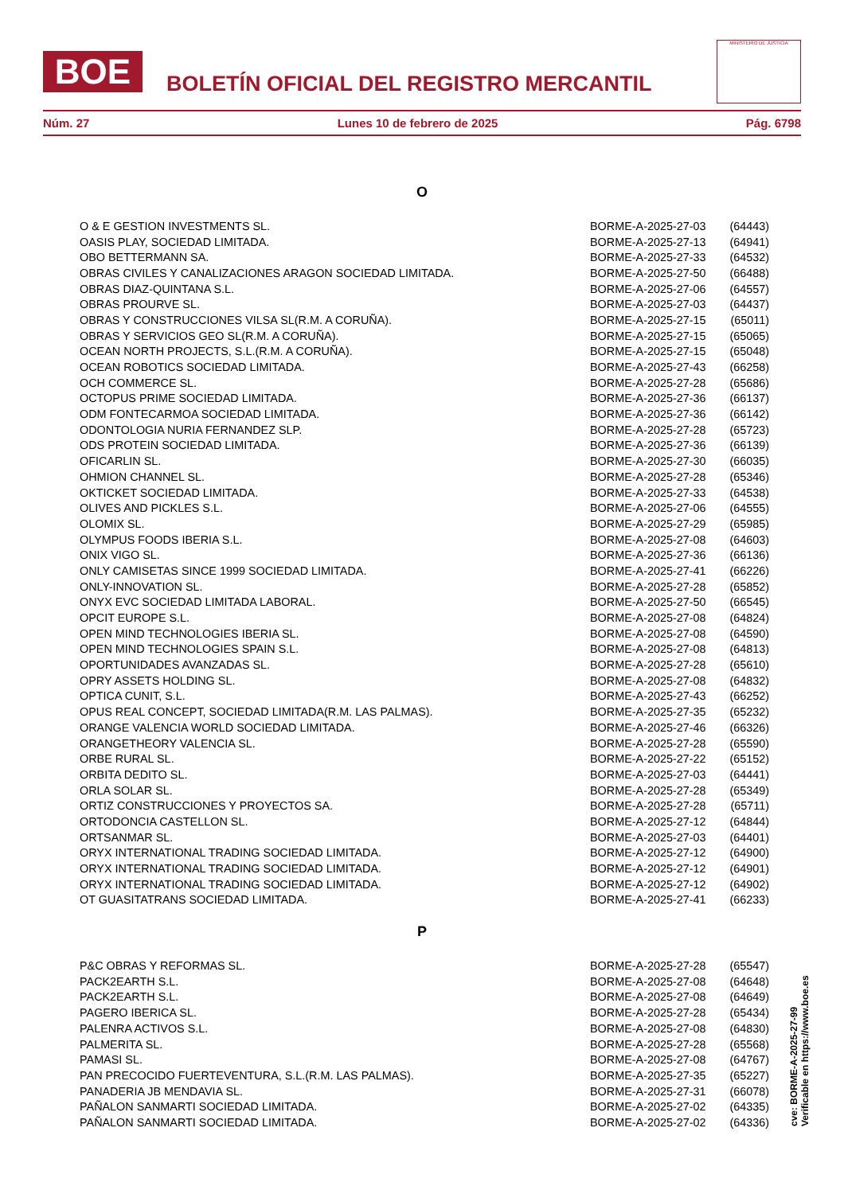BOE
BOLETÍN OFICIAL DEL REGISTRO MERCANTIL
MINISTERIO DE JUSTICIA
Núm. 27 Lunes 10 de febrero de 2025 Pág. 6798
O
| O & E GESTION INVESTMENTS SL. | BORME-A-2025-27-03 | (64443) |
| OASIS PLAY, SOCIEDAD LIMITADA. | BORME-A-2025-27-13 | (64941) |
| OBO BETTERMANN SA. | BORME-A-2025-27-33 | (64532) |
| OBRAS CIVILES Y CANALIZACIONES ARAGON SOCIEDAD LIMITADA. | BORME-A-2025-27-50 | (66488) |
| OBRAS DIAZ-QUINTANA S.L. | BORME-A-2025-27-06 | (64557) |
| OBRAS PROURVE SL. | BORME-A-2025-27-03 | (64437) |
| OBRAS Y CONSTRUCCIONES VILSA SL(R.M. A CORUÑA). | BORME-A-2025-27-15 | (65011) |
| OBRAS Y SERVICIOS GEO SL(R.M. A CORUÑA). | BORME-A-2025-27-15 | (65065) |
| OCEAN NORTH PROJECTS, S.L.(R.M. A CORUÑA). | BORME-A-2025-27-15 | (65048) |
| OCEAN ROBOTICS SOCIEDAD LIMITADA. | BORME-A-2025-27-43 | (66258) |
| OCH COMMERCE SL. | BORME-A-2025-27-28 | (65686) |
| OCTOPUS PRIME SOCIEDAD LIMITADA. | BORME-A-2025-27-36 | (66137) |
| ODM FONTECARMOA SOCIEDAD LIMITADA. | BORME-A-2025-27-36 | (66142) |
| ODONTOLOGIA NURIA FERNANDEZ SLP. | BORME-A-2025-27-28 | (65723) |
| ODS PROTEIN SOCIEDAD LIMITADA. | BORME-A-2025-27-36 | (66139) |
| OFICARLIN SL. | BORME-A-2025-27-30 | (66035) |
| OHMION CHANNEL SL. | BORME-A-2025-27-28 | (65346) |
| OKTICKET SOCIEDAD LIMITADA. | BORME-A-2025-27-33 | (64538) |
| OLIVES AND PICKLES S.L. | BORME-A-2025-27-06 | (64555) |
| OLOMIX SL. | BORME-A-2025-27-29 | (65985) |
| OLYMPUS FOODS IBERIA S.L. | BORME-A-2025-27-08 | (64603) |
| ONIX VIGO SL. | BORME-A-2025-27-36 | (66136) |
| ONLY CAMISETAS SINCE 1999 SOCIEDAD LIMITADA. | BORME-A-2025-27-41 | (66226) |
| ONLY-INNOVATION SL. | BORME-A-2025-27-28 | (65852) |
| ONYX EVC SOCIEDAD LIMITADA LABORAL. | BORME-A-2025-27-50 | (66545) |
| OPCIT EUROPE S.L. | BORME-A-2025-27-08 | (64824) |
| OPEN MIND TECHNOLOGIES IBERIA SL. | BORME-A-2025-27-08 | (64590) |
| OPEN MIND TECHNOLOGIES SPAIN S.L. | BORME-A-2025-27-08 | (64813) |
| OPORTUNIDADES AVANZADAS SL. | BORME-A-2025-27-28 | (65610) |
| OPRY ASSETS HOLDING SL. | BORME-A-2025-27-08 | (64832) |
| OPTICA CUNIT, S.L. | BORME-A-2025-27-43 | (66252) |
| OPUS REAL CONCEPT, SOCIEDAD LIMITADA(R.M. LAS PALMAS). | BORME-A-2025-27-35 | (65232) |
| ORANGE VALENCIA WORLD SOCIEDAD LIMITADA. | BORME-A-2025-27-46 | (66326) |
| ORANGETHEORY VALENCIA SL. | BORME-A-2025-27-28 | (65590) |
| ORBE RURAL SL. | BORME-A-2025-27-22 | (65152) |
| ORBITA DEDITO SL. | BORME-A-2025-27-03 | (64441) |
| ORLA SOLAR SL. | BORME-A-2025-27-28 | (65349) |
| ORTIZ CONSTRUCCIONES Y PROYECTOS SA. | BORME-A-2025-27-28 | (65711) |
| ORTODONCIA CASTELLON SL. | BORME-A-2025-27-12 | (64844) |
| ORTSANMAR SL. | BORME-A-2025-27-03 | (64401) |
| ORYX INTERNATIONAL TRADING SOCIEDAD LIMITADA. | BORME-A-2025-27-12 | (64900) |
| ORYX INTERNATIONAL TRADING SOCIEDAD LIMITADA. | BORME-A-2025-27-12 | (64901) |
| ORYX INTERNATIONAL TRADING SOCIEDAD LIMITADA. | BORME-A-2025-27-12 | (64902) |
| OT GUASITATRANS SOCIEDAD LIMITADA. | BORME-A-2025-27-41 | (66233) |
P
| P&C OBRAS Y REFORMAS SL. | BORME-A-2025-27-28 | (65547) |
| PACK2EARTH S.L. | BORME-A-2025-27-08 | (64648) |
| PACK2EARTH S.L. | BORME-A-2025-27-08 | (64649) |
| PAGERO IBERICA SL. | BORME-A-2025-27-28 | (65434) |
| PALENRA ACTIVOS S.L. | BORME-A-2025-27-08 | (64830) |
| PALMERITA SL. | BORME-A-2025-27-28 | (65568) |
| PAMASI SL. | BORME-A-2025-27-08 | (64767) |
| PAN PRECOCIDO FUERTEVENTURA, S.L.(R.M. LAS PALMAS). | BORME-A-2025-27-35 | (65227) |
| PANADERIA JB MENDAVIA SL. | BORME-A-2025-27-31 | (66078) |
| PAÑALON SANMARTI SOCIEDAD LIMITADA. | BORME-A-2025-27-02 | (64335) |
| PAÑALON SANMARTI SOCIEDAD LIMITADA. | BORME-A-2025-27-02 | (64336) |
cve: BORME-A-2025-27-99
Verificable en https://www.boe.es